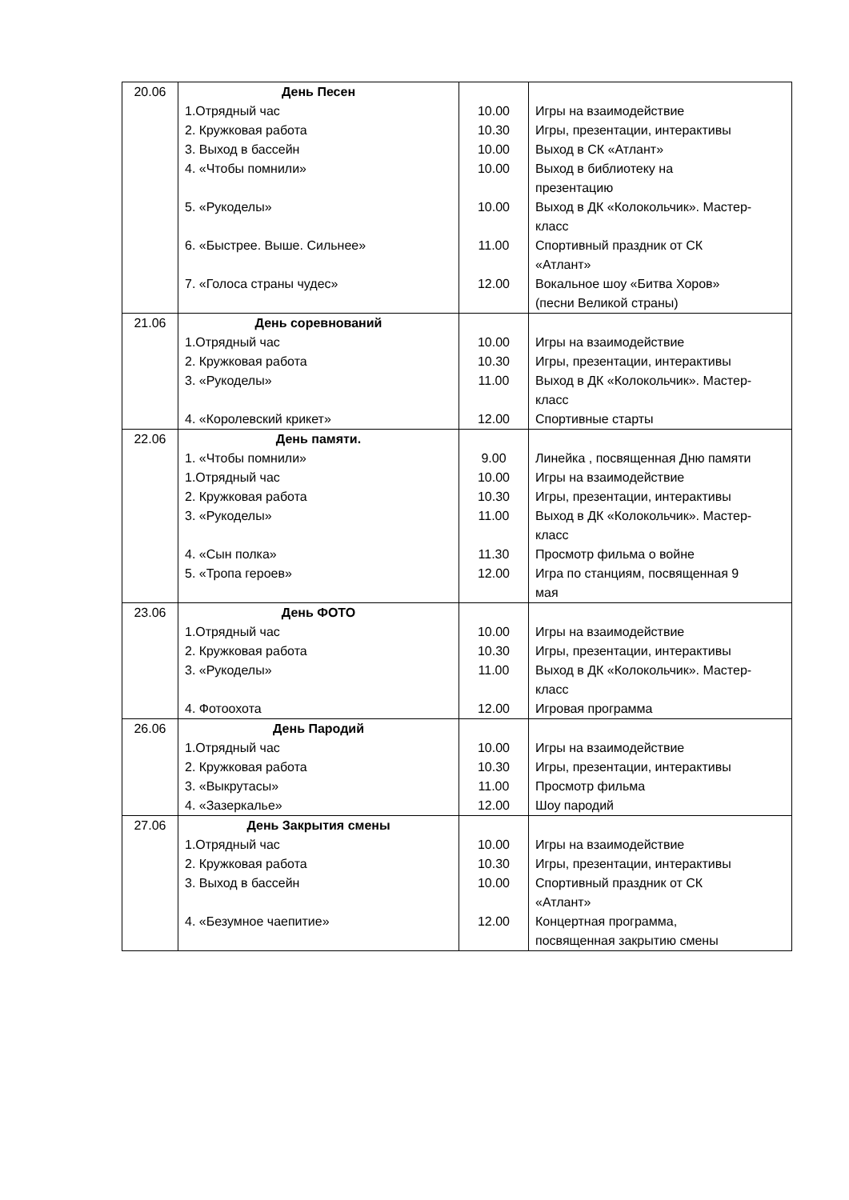| 20.06 | День Песен | | |
| | 1.Отрядный час | 10.00 | Игры на взаимодействие |
| | 2. Кружковая работа | 10.30 | Игры, презентации, интерактивы |
| | 3. Выход в бассейн | 10.00 | Выход в СК «Атлант» |
| | 4. «Чтобы помнили» | 10.00 | Выход в библиотеку на презентацию |
| | 5. «Рукоделы» | 10.00 | Выход в ДК «Колокольчик». Мастер- класс |
| | 6. «Быстрее. Выше. Сильнее» | 11.00 | Спортивный праздник от СК «Атлант» |
| | 7. «Голоса страны чудес» | 12.00 | Вокальное шоу «Битва Хоров» (песни Великой страны) |
| 21.06 | День соревнований | | |
| | 1.Отрядный час | 10.00 | Игры на взаимодействие |
| | 2. Кружковая работа | 10.30 | Игры, презентации, интерактивы |
| | 3. «Рукоделы» | 11.00 | Выход в ДК «Колокольчик». Мастер- класс |
| | 4. «Королевский крикет» | 12.00 | Спортивные старты |
| 22.06 | День памяти. | | |
| | 1. «Чтобы помнили» | 9.00 | Линейка , посвященная Дню памяти |
| | 1.Отрядный час | 10.00 | Игры на взаимодействие |
| | 2. Кружковая работа | 10.30 | Игры, презентации, интерактивы |
| | 3. «Рукоделы» | 11.00 | Выход в ДК «Колокольчик». Мастер- класс |
| | 4. «Сын полка» | 11.30 | Просмотр фильма о войне |
| | 5. «Тропа героев» | 12.00 | Игра по станциям, посвященная 9 мая |
| 23.06 | День ФОТО | | |
| | 1.Отрядный час | 10.00 | Игры на взаимодействие |
| | 2. Кружковая работа | 10.30 | Игры, презентации, интерактивы |
| | 3. «Рукоделы» | 11.00 | Выход в ДК «Колокольчик». Мастер- класс |
| | 4. Фотоохота | 12.00 | Игровая программа |
| 26.06 | День Пародий | | |
| | 1.Отрядный час | 10.00 | Игры на взаимодействие |
| | 2. Кружковая работа | 10.30 | Игры, презентации, интерактивы |
| | 3. «Выкрутасы» | 11.00 | Просмотр фильма |
| | 4. «Зазеркалье» | 12.00 | Шоу пародий |
| 27.06 | День Закрытия смены | | |
| | 1.Отрядный час | 10.00 | Игры на взаимодействие |
| | 2. Кружковая работа | 10.30 | Игры, презентации, интерактивы |
| | 3. Выход в бассейн | 10.00 | Спортивный праздник от СК «Атлант» |
| | 4. «Безумное чаепитие» | 12.00 | Концертная программа, посвященная закрытию смены |